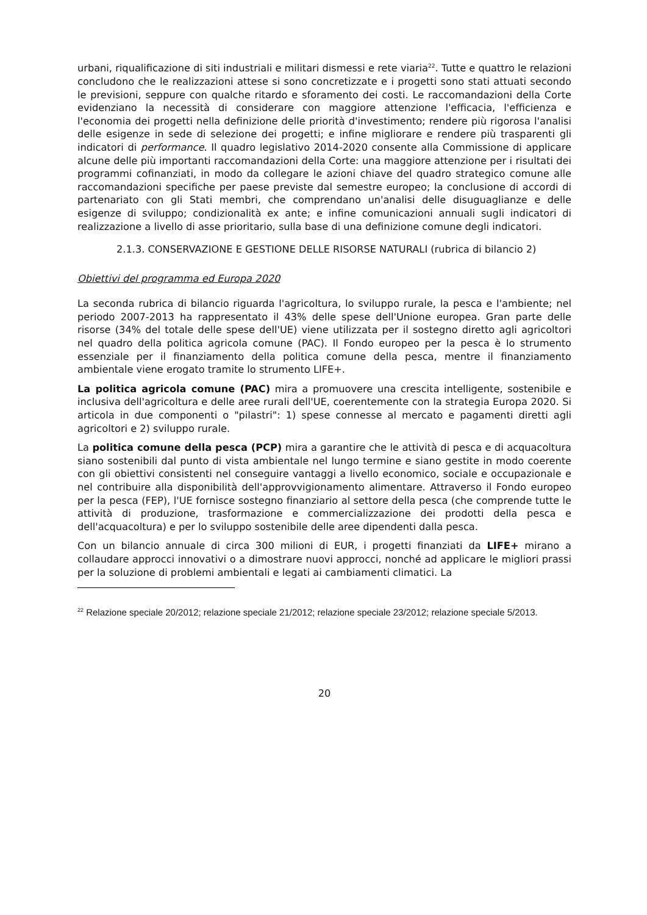urbani, riqualificazione di siti industriali e militari dismessi e rete viaria<sup>22</sup>. Tutte e quattro le relazioni concludono che le realizzazioni attese si sono concretizzate e i progetti sono stati attuati secondo le previsioni, seppure con qualche ritardo e sforamento dei costi. Le raccomandazioni della Corte evidenziano la necessità di considerare con maggiore attenzione l'efficacia, l'efficienza e l'economia dei progetti nella definizione delle priorità d'investimento; rendere più rigorosa l'analisi delle esigenze in sede di selezione dei progetti; e infine migliorare e rendere più trasparenti gli indicatori di performance. Il quadro legislativo 2014-2020 consente alla Commissione di applicare alcune delle più importanti raccomandazioni della Corte: una maggiore attenzione per i risultati dei programmi cofinanziati, in modo da collegare le azioni chiave del quadro strategico comune alle raccomandazioni specifiche per paese previste dal semestre europeo; la conclusione di accordi di partenariato con gli Stati membri, che comprendano un'analisi delle disuguaglianze e delle esigenze di sviluppo; condizionalità ex ante; e infine comunicazioni annuali sugli indicatori di realizzazione a livello di asse prioritario, sulla base di una definizione comune degli indicatori.
2.1.3. CONSERVAZIONE E GESTIONE DELLE RISORSE NATURALI (rubrica di bilancio 2)
Obiettivi del programma ed Europa 2020
La seconda rubrica di bilancio riguarda l'agricoltura, lo sviluppo rurale, la pesca e l'ambiente; nel periodo 2007-2013 ha rappresentato il 43% delle spese dell'Unione europea. Gran parte delle risorse (34% del totale delle spese dell'UE) viene utilizzata per il sostegno diretto agli agricoltori nel quadro della politica agricola comune (PAC). Il Fondo europeo per la pesca è lo strumento essenziale per il finanziamento della politica comune della pesca, mentre il finanziamento ambientale viene erogato tramite lo strumento LIFE+.
La politica agricola comune (PAC) mira a promuovere una crescita intelligente, sostenibile e inclusiva dell'agricoltura e delle aree rurali dell'UE, coerentemente con la strategia Europa 2020. Si articola in due componenti o "pilastri": 1) spese connesse al mercato e pagamenti diretti agli agricoltori e 2) sviluppo rurale.
La politica comune della pesca (PCP) mira a garantire che le attività di pesca e di acquacoltura siano sostenibili dal punto di vista ambientale nel lungo termine e siano gestite in modo coerente con gli obiettivi consistenti nel conseguire vantaggi a livello economico, sociale e occupazionale e nel contribuire alla disponibilità dell'approvvigionamento alimentare. Attraverso il Fondo europeo per la pesca (FEP), l'UE fornisce sostegno finanziario al settore della pesca (che comprende tutte le attività di produzione, trasformazione e commercializzazione dei prodotti della pesca e dell'acquacoltura) e per lo sviluppo sostenibile delle aree dipendenti dalla pesca.
Con un bilancio annuale di circa 300 milioni di EUR, i progetti finanziati da LIFE+ mirano a collaudare approcci innovativi o a dimostrare nuovi approcci, nonché ad applicare le migliori prassi per la soluzione di problemi ambientali e legati ai cambiamenti climatici. La
<sup>22</sup> Relazione speciale 20/2012; relazione speciale 21/2012; relazione speciale 23/2012; relazione speciale 5/2013.
20